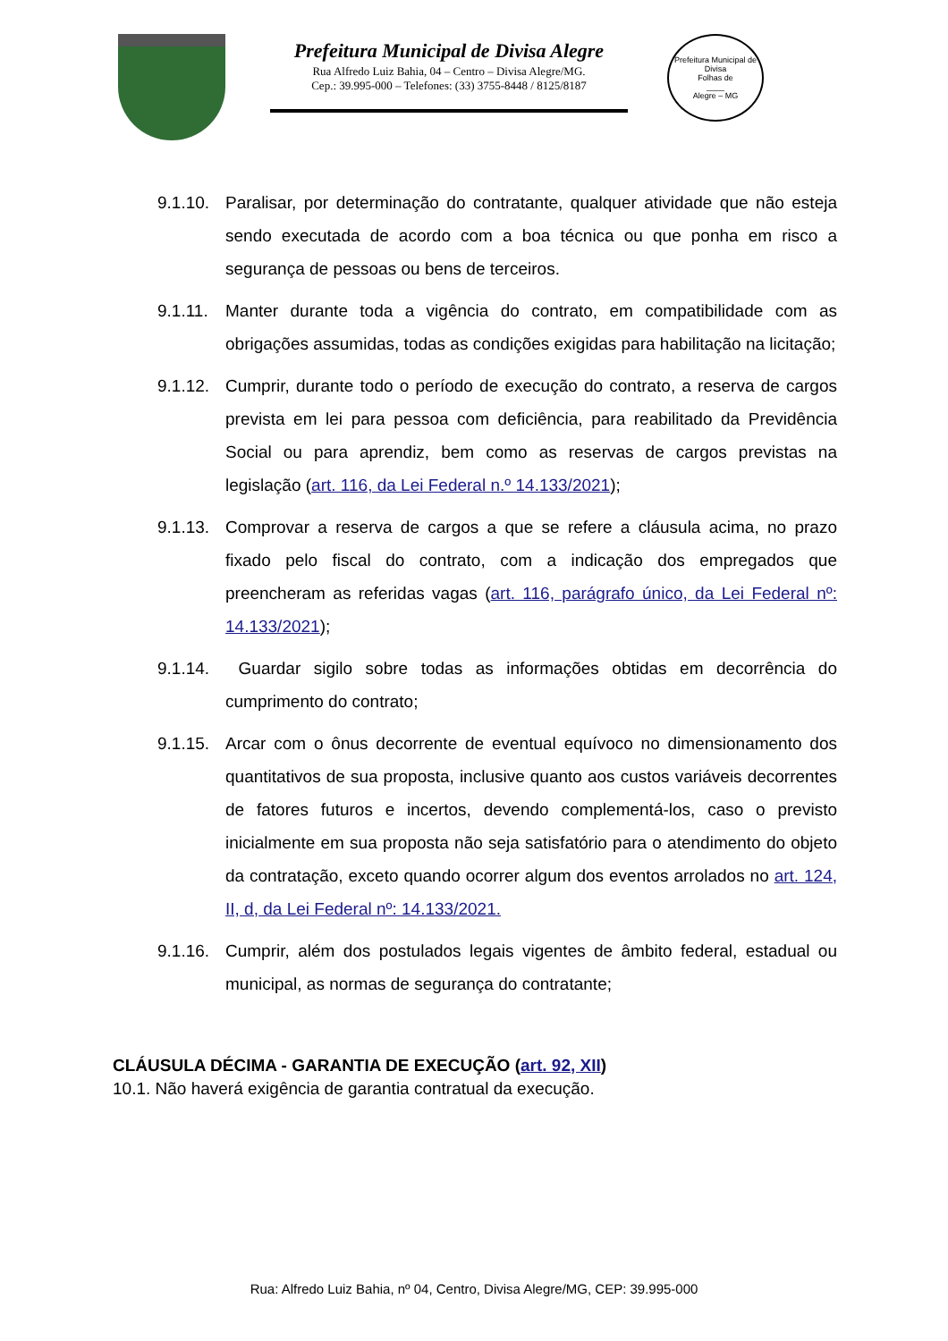Prefeitura Municipal de Divisa Alegre
Rua Alfredo Luiz Bahia, 04 – Centro – Divisa Alegre/MG.
Cep.: 39.995-000 – Telefones: (33) 3755-8448 / 8125/8187
Prefeitura Municipal de Divisa
Folhas de
____
Alegre – MG
9.1.10.
Paralisar, por determinação do contratante, qualquer atividade que não esteja sendo executada de acordo com a boa técnica ou que ponha em risco a segurança de pessoas ou bens de terceiros.
9.1.11.
Manter durante toda a vigência do contrato, em compatibilidade com as obrigações assumidas, todas as condições exigidas para habilitação na licitação;
9.1.12.
Cumprir, durante todo o período de execução do contrato, a reserva de cargos prevista em lei para pessoa com deficiência, para reabilitado da Previdência Social ou para aprendiz, bem como as reservas de cargos previstas na legislação (art. 116, da Lei Federal n.º 14.133/2021);
9.1.13.
Comprovar a reserva de cargos a que se refere a cláusula acima, no prazo fixado pelo fiscal do contrato, com a indicação dos empregados que preencheram as referidas vagas (art. 116, parágrafo único, da Lei Federal nº: 14.133/2021);
9.1.14.
Guardar sigilo sobre todas as informações obtidas em decorrência do cumprimento do contrato;
9.1.15.
Arcar com o ônus decorrente de eventual equívoco no dimensionamento dos quantitativos de sua proposta, inclusive quanto aos custos variáveis decorrentes de fatores futuros e incertos, devendo complementá-los, caso o previsto inicialmente em sua proposta não seja satisfatório para o atendimento do objeto da contratação, exceto quando ocorrer algum dos eventos arrolados no art. 124, II, d, da Lei Federal nº: 14.133/2021.
9.1.16.
Cumprir, além dos postulados legais vigentes de âmbito federal, estadual ou municipal, as normas de segurança do contratante;
CLÁUSULA DÉCIMA - GARANTIA DE EXECUÇÃO (art. 92, XII)
10.1. Não haverá exigência de garantia contratual da execução.
Rua: Alfredo Luiz Bahia, nº 04, Centro, Divisa Alegre/MG, CEP: 39.995-000